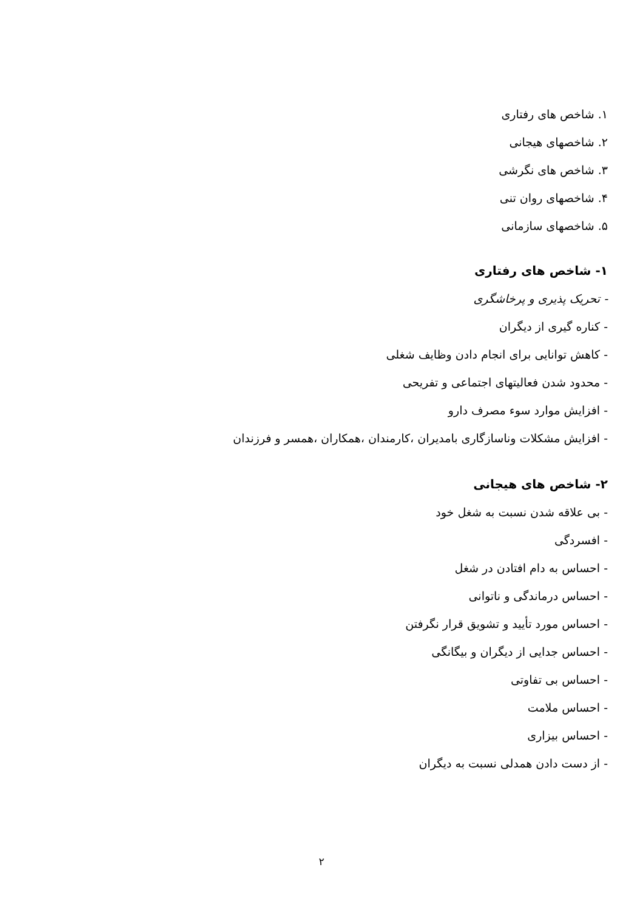۱. شاخص های رفتاری
۲. شاخصهای هیجانی
۳. شاخص های نگرشی
۴. شاخصهای روان تنی
۵. شاخصهای سازمانی
۱- شاخص های رفتاری
- تحریک پذیری و پرخاشگری
- کناره گیری از دیگران
- کاهش توانایی برای انجام دادن وظایف شغلی
- محدود شدن فعالیتهای اجتماعی و تفریحی
- افزایش موارد سوء مصرف دارو
- افزایش مشکلات وناسازگاری بامدیران ،کارمندان ،همکاران ،همسر و فرزندان
۲- شاخص های هیجانی
- بی علاقه شدن نسبت به شغل خود
- افسردگی
- احساس به دام افتادن در شغل
- احساس درماندگی و ناتوانی
- احساس مورد تأیید و تشویق قرار نگرفتن
- احساس جدایی از دیگران و بیگانگی
- احساس بی تفاوتی
- احساس ملامت
- احساس بیزاری
- از دست دادن همدلی نسبت به دیگران
۲